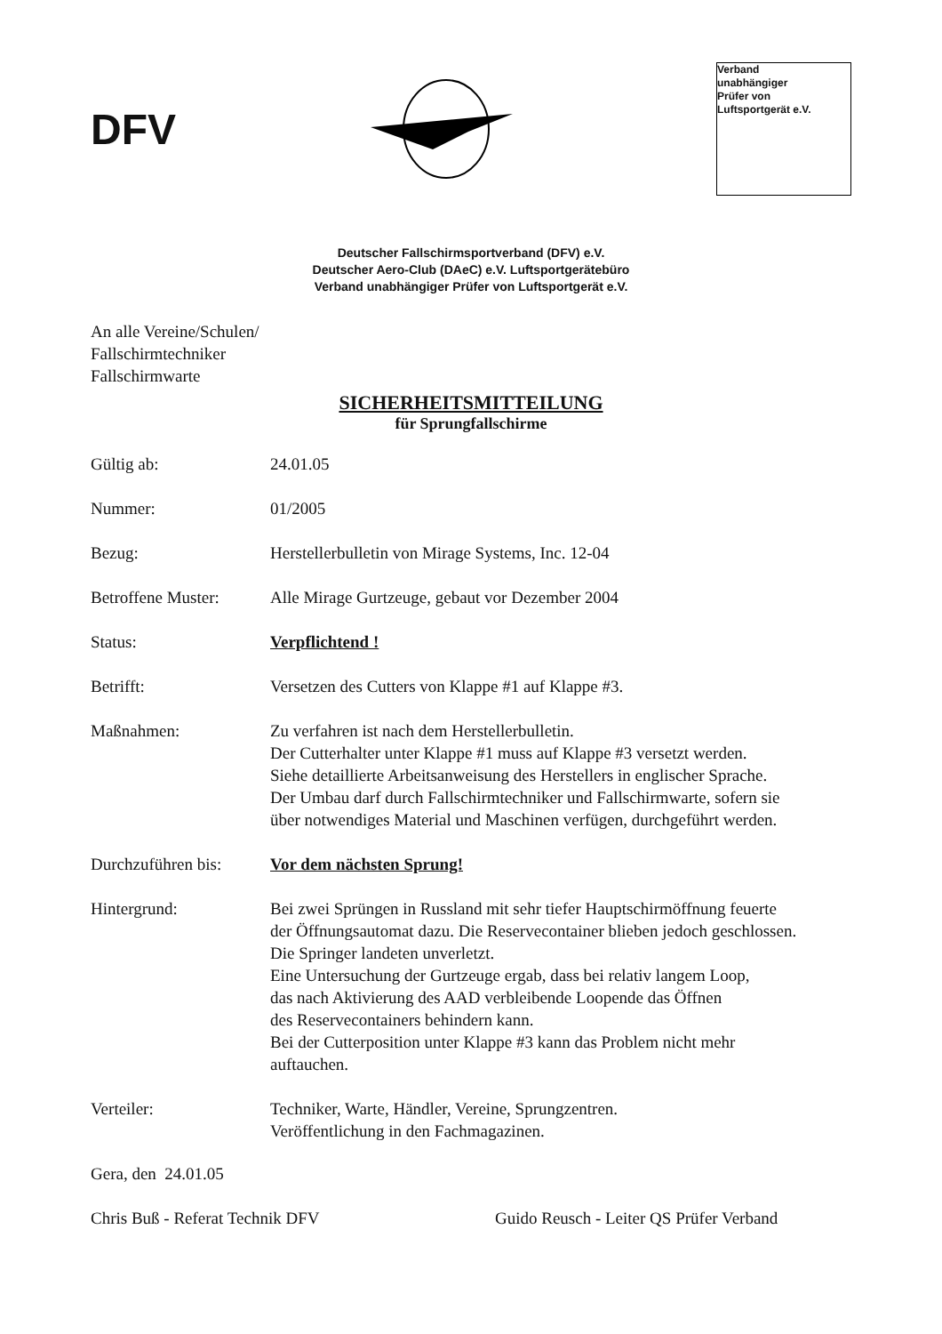DFV
Verband
unabhängiger
Prüfer von
Luftsportgerät e.V.
Deutscher Fallschirmsportverband (DFV) e.V.
Deutscher Aero-Club (DAeC) e.V. Luftsportgerätebüro
Verband unabhängiger Prüfer von Luftsportgerät e.V.
An alle Vereine/Schulen/
Fallschirmtechniker
Fallschirmwarte
SICHERHEITSMITTEILUNG
für Sprungfallschirme
Gültig ab: 24.01.05
Nummer: 01/2005
Bezug: Herstellerbulletin von Mirage Systems, Inc. 12-04
Betroffene Muster:
Alle Mirage Gurtzeuge, gebaut vor Dezember 2004
Status: Verpflichtend !
Betrifft: Versetzen des Cutters von Klappe #1 auf Klappe #3.
Maßnahmen: Zu verfahren ist nach dem Herstellerbulletin.
Der Cutterhalter unter Klappe #1 muss auf Klappe #3 versetzt werden.
Siehe detaillierte Arbeitsanweisung des Herstellers in englischer Sprache.
Der Umbau darf durch Fallschirmtechniker und Fallschirmwarte, sofern sie
über notwendiges Material und Maschinen verfügen, durchgeführt werden.
Durchzuführen bis:
Vor dem nächsten Sprung!
Hintergrund: Bei zwei Sprüngen in Russland mit sehr tiefer Hauptschirmöffnung feuerte
der Öffnungsautomat dazu. Die Reservecontainer blieben jedoch geschlossen.
Die Springer landeten unverletzt.
Eine Untersuchung der Gurtzeuge ergab, dass bei relativ langem Loop,
das nach Aktivierung des AAD verbleibende Loopende das Öffnen
des Reservecontainers behindern kann.
Bei der Cutterposition unter Klappe #3 kann das Problem nicht mehr
auftauchen.
Verteiler: Techniker, Warte, Händler, Vereine, Sprungzentren.
Veröffentlichung in den Fachmagazinen.
Gera, den 24.01.05
Chris Buß - Referat Technik DFV Guido Reusch - Leiter QS Prüfer Verband